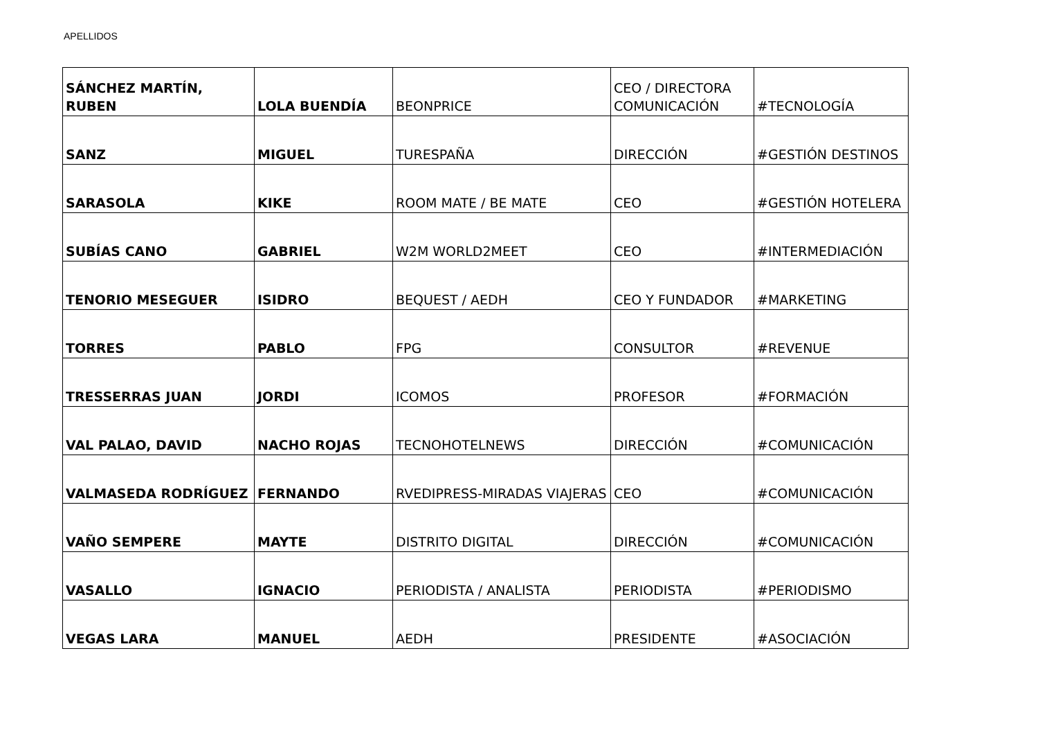APELLIDOS
| SÁNCHEZ MARTÍN, RUBEN | LOLA BUENDÍA | BEONPRICE | CEO / DIRECTORA COMUNICACIÓN | #TECNOLOGÍA |
| SANZ | MIGUEL | TURESPAÑA | DIRECCIÓN | #GESTIÓN DESTINOS |
| SARASOLA | KIKE | ROOM MATE / BE MATE | CEO | #GESTIÓN HOTELERA |
| SUBÍAS CANO | GABRIEL | W2M WORLD2MEET | CEO | #INTERMEDIACIÓN |
| TENORIO MESEGUER | ISIDRO | BEQUEST / AEDH | CEO Y FUNDADOR | #MARKETING |
| TORRES | PABLO | FPG | CONSULTOR | #REVENUE |
| TRESSERRAS JUAN | JORDI | ICOMOS | PROFESOR | #FORMACIÓN |
| VAL PALAO, DAVID | NACHO ROJAS | TECNOHOTELNEWS | DIRECCIÓN | #COMUNICACIÓN |
| VALMASEDA RODRÍGUEZ | FERNANDO | RVEDIPRESS-MIRADAS VIAJERAS | CEO | #COMUNICACIÓN |
| VAÑO SEMPERE | MAYTE | DISTRITO DIGITAL | DIRECCIÓN | #COMUNICACIÓN |
| VASALLO | IGNACIO | PERIODISTA / ANALISTA | PERIODISTA | #PERIODISMO |
| VEGAS LARA | MANUEL | AEDH | PRESIDENTE | #ASOCIACIÓN |